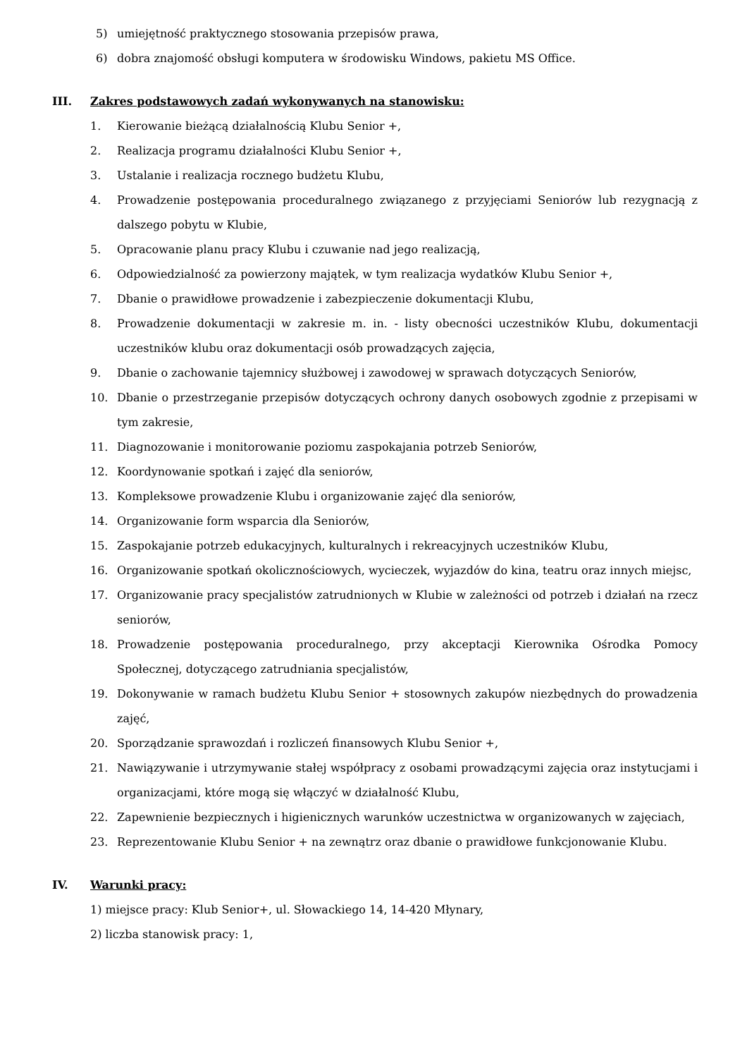5) umiejętność praktycznego stosowania przepisów prawa,
6) dobra znajomość obsługi komputera w środowisku Windows, pakietu MS Office.
III. Zakres podstawowych zadań wykonywanych na stanowisku:
1. Kierowanie bieżącą działalnością Klubu Senior +,
2. Realizacja programu działalności Klubu Senior +,
3. Ustalanie i realizacja rocznego budżetu Klubu,
4. Prowadzenie postępowania proceduralnego związanego z przyjęciami Seniorów lub rezygnacją z dalszego pobytu w Klubie,
5. Opracowanie planu pracy Klubu i czuwanie nad jego realizacją,
6. Odpowiedzialność za powierzony majątek, w tym realizacja wydatków Klubu Senior +,
7. Dbanie o prawidłowe prowadzenie i zabezpieczenie dokumentacji Klubu,
8. Prowadzenie dokumentacji w zakresie m. in. - listy obecności uczestników Klubu, dokumentacji uczestników klubu oraz dokumentacji osób prowadzących zajęcia,
9. Dbanie o zachowanie tajemnicy służbowej i zawodowej w sprawach dotyczących Seniorów,
10. Dbanie o przestrzeganie przepisów dotyczących ochrony danych osobowych zgodnie z przepisami w tym zakresie,
11. Diagnozowanie i monitorowanie poziomu zaspokajania potrzeb Seniorów,
12. Koordynowanie spotkań i zajęć dla seniorów,
13. Kompleksowe prowadzenie Klubu i organizowanie zajęć dla seniorów,
14. Organizowanie form wsparcia dla Seniorów,
15. Zaspokajanie potrzeb edukacyjnych, kulturalnych i rekreacyjnych uczestników Klubu,
16. Organizowanie spotkań okolicznościowych, wycieczek, wyjazdów do kina, teatru oraz innych miejsc,
17. Organizowanie pracy specjalistów zatrudnionych w Klubie w zależności od potrzeb i działań na rzecz seniorów,
18. Prowadzenie postępowania proceduralnego, przy akceptacji Kierownika Ośrodka Pomocy Społecznej, dotyczącego zatrudniania specjalistów,
19. Dokonywanie w ramach budżetu Klubu Senior + stosownych zakupów niezbędnych do prowadzenia zajęć,
20. Sporządzanie sprawozdań i rozliczeń finansowych Klubu Senior +,
21. Nawiązywanie i utrzymywanie stałej współpracy z osobami prowadzącymi zajęcia oraz instytucjami i organizacjami, które mogą się włączyć w działalność Klubu,
22. Zapewnienie bezpiecznych i higienicznych warunków uczestnictwa w organizowanych w zajęciach,
23. Reprezentowanie Klubu Senior + na zewnątrz oraz dbanie o prawidłowe funkcjonowanie Klubu.
IV. Warunki pracy:
1) miejsce pracy: Klub Senior+, ul. Słowackiego 14, 14-420 Młynary,
2) liczba stanowisk pracy: 1,